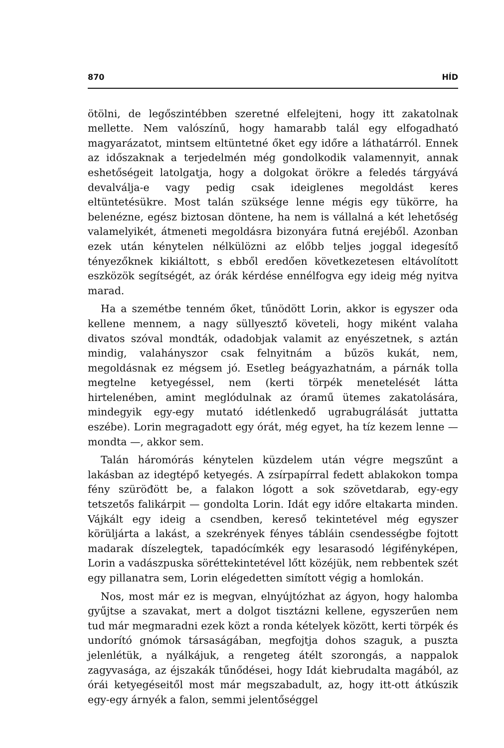870 HÍD
ötölni, de legőszintébben szeretné elfelejteni, hogy itt zakatolnak mellette. Nem valószínű, hogy hamarabb talál egy elfogadható magyarázatot, mintsem eltüntetné őket egy időre a láthatárról. Ennek az időszaknak a terjedelmén még gondolkodik valamennyit, annak eshetőségeit latolgatja, hogy a dolgokat örökre a feledés tárgyává devalválja-e vagy pedig csak ideiglenes megoldást keres eltüntetésükre. Most talán szüksége lenne mégis egy tükörre, ha belenézne, egész biztosan döntene, ha nem is vállalná a két lehetőség valamelyikét, átmeneti megoldásra bizonyára futná erejéből. Azonban ezek után kénytelen nélkülözni az előbb teljes joggal idegesítő tényezőknek kikiáltott, s ebből eredően következetesen eltávolított eszközök segítségét, az órák kérdése ennélfogva egy ideig még nyitva marad.
Ha a szemétbe tenném őket, tűnödött Lorin, akkor is egyszer oda kellene mennem, a nagy süllyesztő követeli, hogy miként valaha divatos szóval mondták, odadobjak valamit az enyészetnek, s aztán mindig, valahányszor csak felnyitnám a bűzös kukát, nem, megoldásnak ez mégsem jó. Esetleg beágyazhatnám, a párnák tolla megtelne ketyegéssel, nem (kerti törpék menetelését látta hirtelenében, amint meglódulnak az óramű ütemes zakatolására, mindegyik egy-egy mutató idétlenkedő ugrabugrálását juttatta eszébe). Lorin megragadott egy órát, még egyet, ha tíz kezem lenne — mondta —, akkor sem.
Talán háromórás kénytelen küzdelem után végre megszűnt a lakásban az idegtépő ketyegés. A zsírpapírral fedett ablakokon tompa fény szüröđött be, a falakon lógott a sok szövetdarab, egy-egy tetszetős falikárpit — gondolta Lorin. Idát egy időre eltakarta minden. Vájkált egy ideig a csendben, kereső tekintetével még egyszer körüljárta a lakást, a szekrények fényes tábláin csendességbe fojtott madarak díszelegtek, tapadócímkék egy lesarasodó légifényképen, Lorin a vadászpuska sörétte­kintetével lőtt közéjük, nem rebbentek szét egy pillanatra sem, Lorin elégedetten simított végig a homlokán.
Nos, most már ez is megvan, elnyújtózhat az ágyon, hogy halomba gyűjtse a szavakat, mert a dolgot tisztázni kellene, egyszerűen nem tud már megmaradni ezek közt a ronda kételyek között, kerti törpék és undorító gnómok társaságában, megfojtja dohos szaguk, a puszta jelenlétük, a nyálkájuk, a rengeteg átélt szorongás, a nappalok zagyvasága, az éjszakák tűnődései, hogy Idát kiebrudalta magából, az órái ketyegéseitől most már megszabadult, az, hogy itt-ott átkúszik egy-egy árnyék a falon, semmi jelentőséggel